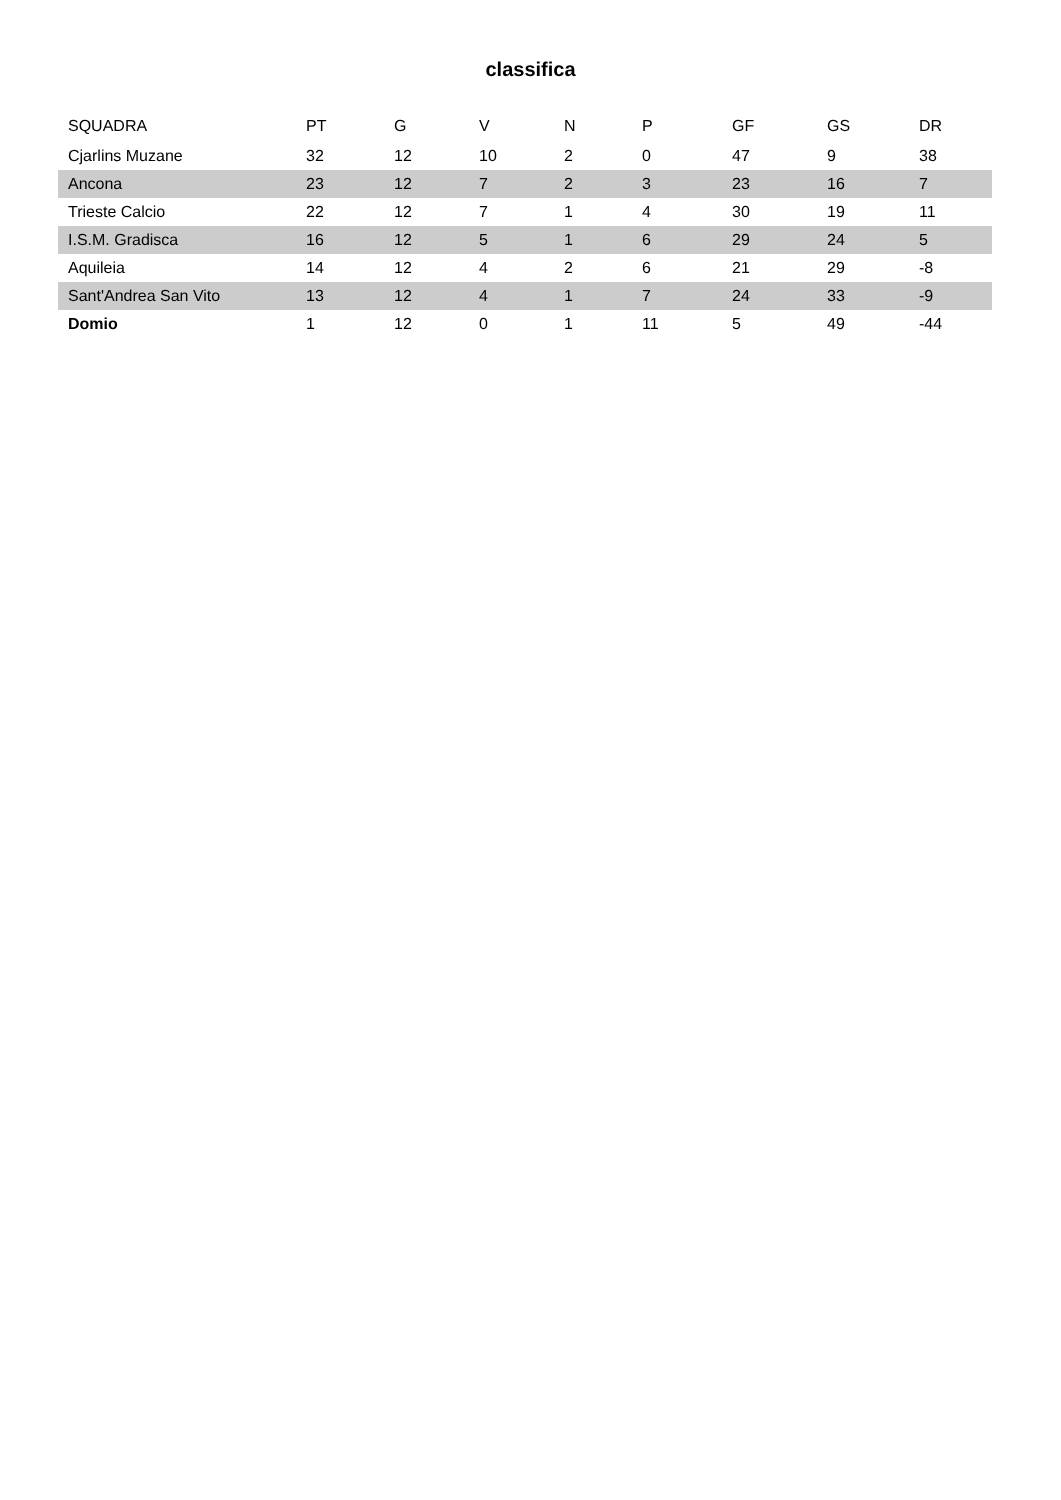classifica
| SQUADRA | PT | G | V | N | P | GF | GS | DR |
| --- | --- | --- | --- | --- | --- | --- | --- | --- |
| Cjarlins Muzane | 32 | 12 | 10 | 2 | 0 | 47 | 9 | 38 |
| Ancona | 23 | 12 | 7 | 2 | 3 | 23 | 16 | 7 |
| Trieste Calcio | 22 | 12 | 7 | 1 | 4 | 30 | 19 | 11 |
| I.S.M. Gradisca | 16 | 12 | 5 | 1 | 6 | 29 | 24 | 5 |
| Aquileia | 14 | 12 | 4 | 2 | 6 | 21 | 29 | -8 |
| Sant'Andrea San Vito | 13 | 12 | 4 | 1 | 7 | 24 | 33 | -9 |
| Domio | 1 | 12 | 0 | 1 | 11 | 5 | 49 | -44 |